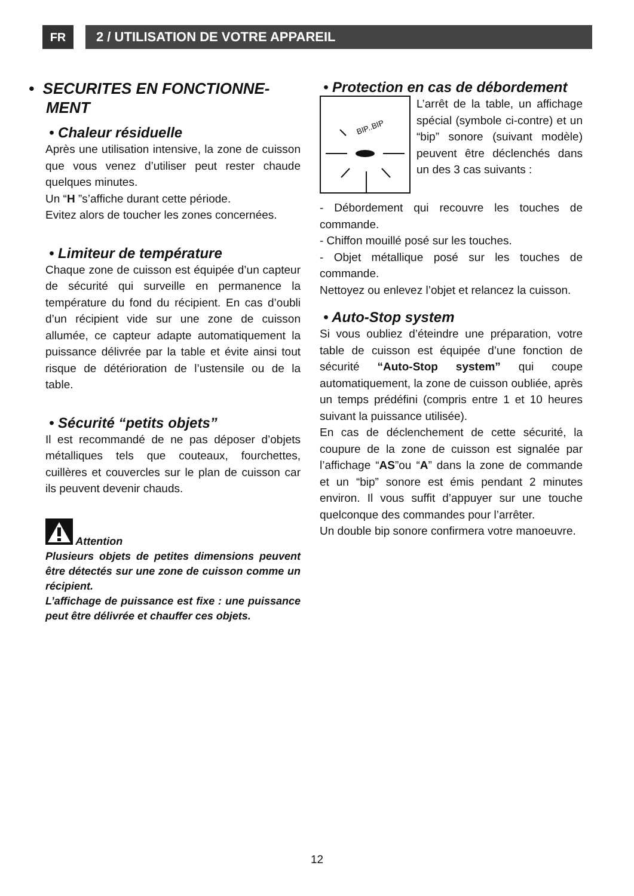FR 2 / UTILISATION DE VOTRE APPAREIL
• SECURITES EN FONCTIONNE-
MENT
• Chaleur résiduelle
Après une utilisation intensive, la zone de cuisson que vous venez d’utiliser peut rester chaude quelques minutes.
Un “H ”s’affiche durant cette période.
Evitez alors de toucher les zones concernées.
• Limiteur de température
Chaque zone de cuisson est équipée d’un capteur de sécurité qui surveille en permanence la température du fond du récipient. En cas d’oubli d’un récipient vide sur une zone de cuisson allumée, ce capteur adapte automatiquement la puissance délivrée par la table et évite ainsi tout risque de détérioration de l’ustensile ou de la table.
• Sécurité “petits objets”
Il est recommandé de ne pas déposer d’objets métalliques tels que couteaux, fourchettes, cuillères et couvercles sur le plan de cuisson car ils peuvent devenir chauds.
Attention
Plusieurs objets de petites dimensions peuvent être détectés sur une zone de cuisson comme un récipient.
L’affichage de puissance est fixe : une puissance peut être délivrée et chauffer ces objets.
• Protection en cas de débordement
BIP..BIP
L’arrêt de la table, un affichage spécial (symbole ci-contre) et un “bip” sonore (suivant modèle) peuvent être déclenchés dans un des 3 cas suivants :
- Débordement qui recouvre les touches de commande.
- Chiffon mouillé posé sur les touches.
- Objet métallique posé sur les touches de commande.
Nettoyez ou enlevez l’objet et relancez la cuisson.
• Auto-Stop system
Si vous oubliez d’éteindre une préparation, votre table de cuisson est équipée d’une fonction de sécurité “Auto-Stop system” qui coupe automatiquement, la zone de cuisson oubliée, après un temps prédéfini (compris entre 1 et 10 heures suivant la puissance utilisée).
En cas de déclenchement de cette sécurité, la coupure de la zone de cuisson est signalée par l’affichage “AS”ou “A” dans la zone de commande et un “bip” sonore est émis pendant 2 minutes environ. Il vous suffit d’appuyer sur une touche quelconque des commandes pour l’arrêter.
Un double bip sonore confirmera votre manoeuvre.
12